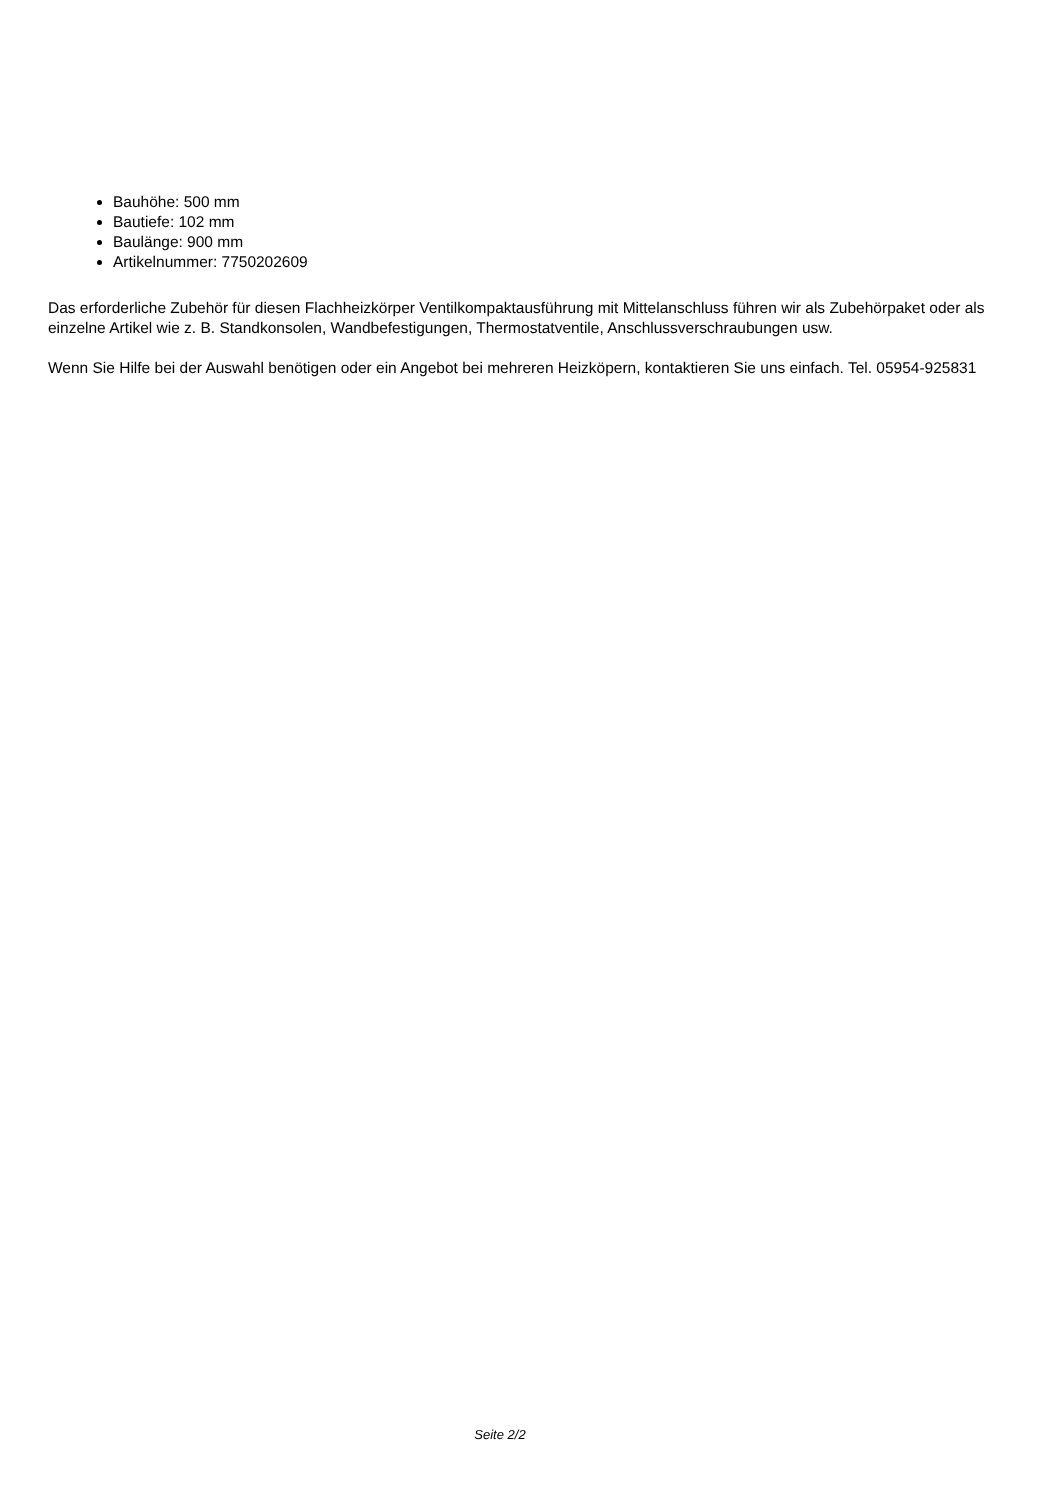Bauhöhe: 500 mm
Bautiefe: 102 mm
Baulänge: 900 mm
Artikelnummer: 7750202609
Das erforderliche Zubehör für diesen Flachheizkörper Ventilkompaktausführung mit Mittelanschluss führen wir als Zubehörpaket oder als einzelne Artikel wie z. B. Standkonsolen, Wandbefestigungen, Thermostatventile, Anschlussverschraubungen usw.
Wenn Sie Hilfe bei der Auswahl benötigen oder ein Angebot bei mehreren Heizköpern, kontaktieren Sie uns einfach. Tel. 05954-925831
Seite 2/2